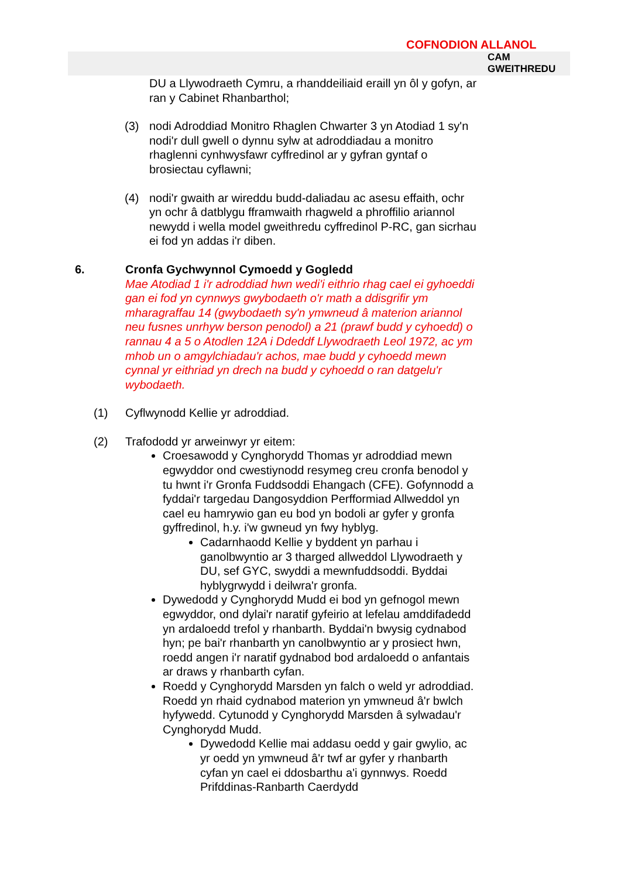COFNODION ALLANOL
CAM
GWEITHREDU
DU a Llywodraeth Cymru, a rhanddeiliaid eraill yn ôl y gofyn, ar ran y Cabinet Rhanbarthol;
(3) nodi Adroddiad Monitro Rhaglen Chwarter 3 yn Atodiad 1 sy'n nodi'r dull gwell o dynnu sylw at adroddiadau a monitro rhaglenni cynhwysfawr cyffredinol ar y gyfran gyntaf o brosiectau cyflawni;
(4) nodi'r gwaith ar wireddu budd-daliadau ac asesu effaith, ochr yn ochr â datblygu fframwaith rhagweld a phroffilio ariannol newydd i wella model gweithredu cyffredinol P-RC, gan sicrhau ei fod yn addas i'r diben.
6. Cronfa Gychwynnol Cymoedd y Gogledd
Mae Atodiad 1 i'r adroddiad hwn wedi'i eithrio rhag cael ei gyhoeddi gan ei fod yn cynnwys gwybodaeth o'r math a ddisgrifir ym mharagraffau 14 (gwybodaeth sy'n ymwneud â materion ariannol neu fusnes unrhyw berson penodol) a 21 (prawf budd y cyhoedd) o rannau 4 a 5 o Atodlen 12A i Ddeddf Llywodraeth Leol 1972, ac ym mhob un o amgylchiadau'r achos, mae budd y cyhoedd mewn cynnal yr eithriad yn drech na budd y cyhoedd o ran datgelu'r wybodaeth.
(1) Cyflwynodd Kellie yr adroddiad.
(2) Trafododd yr arweinwyr yr eitem:
Croesawodd y Cynghorydd Thomas yr adroddiad mewn egwyddor ond cwestiynodd resymeg creu cronfa benodol y tu hwnt i'r Gronfa Fuddsoddi Ehangach (CFE). Gofynnodd a fyddai'r targedau Dangosyddion Perfformiad Allweddol yn cael eu hamrywio gan eu bod yn bodoli ar gyfer y gronfa gyffredinol, h.y. i'w gwneud yn fwy hyblyg.
Cadarnhaodd Kellie y byddent yn parhau i ganolbwyntio ar 3 tharged allweddol Llywodraeth y DU, sef GYC, swyddi a mewnfuddsoddi. Byddai hyblygrwydd i deilwra'r gronfa.
Dywedodd y Cynghorydd Mudd ei bod yn gefnogol mewn egwyddor, ond dylai'r naratif gyfeirio at lefelau amddifadedd yn ardaloedd trefol y rhanbarth. Byddai'n bwysig cydnabod hyn; pe bai'r rhanbarth yn canolbwyntio ar y prosiect hwn, roedd angen i'r naratif gydnabod bod ardaloedd o anfantais ar draws y rhanbarth cyfan.
Roedd y Cynghorydd Marsden yn falch o weld yr adroddiad. Roedd yn rhaid cydnabod materion yn ymwneud â'r bwlch hyfywedd. Cytunodd y Cynghorydd Marsden â sylwadau'r Cynghorydd Mudd.
Dywedodd Kellie mai addasu oedd y gair gwylio, ac yr oedd yn ymwneud â'r twf ar gyfer y rhanbarth cyfan yn cael ei ddosbarthu a'i gynnwys. Roedd Prifddinas-Ranbarth Caerdydd